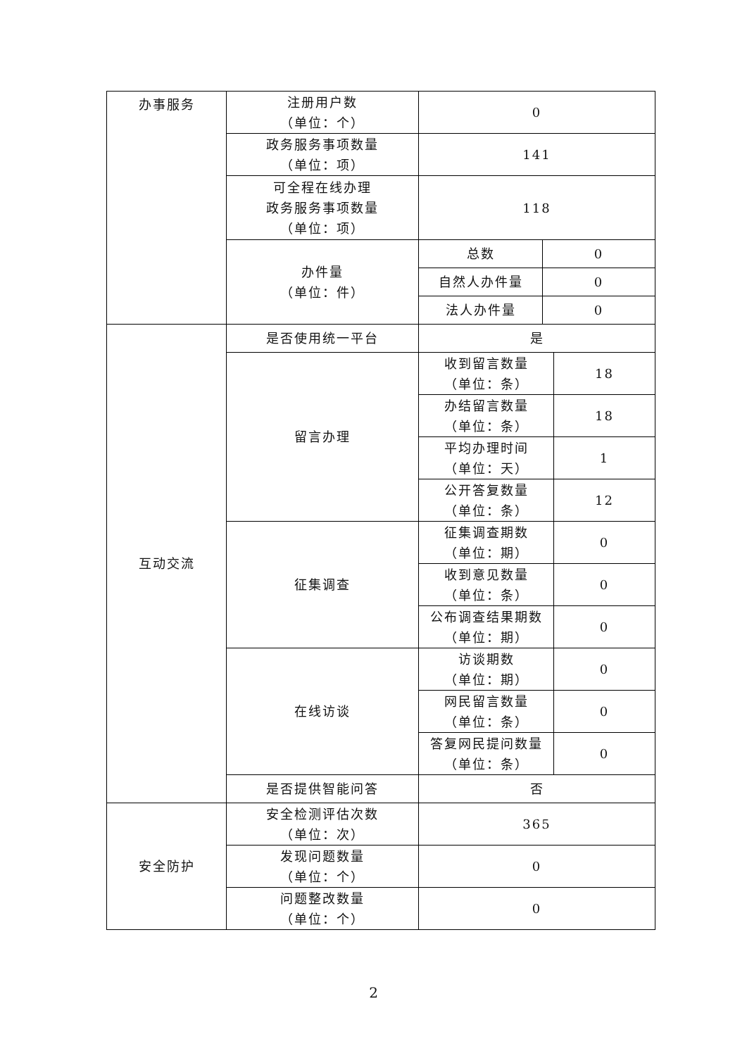| 办事服务 | 注册用户数 （单位：个） | 0 | | |
| | 政务服务事项数量 （单位：项） | 141 | | |
| | 可全程在线办理 政务服务事项数量 （单位：项） | 118 | | |
| | 办件量 （单位：件） | 总数 | 0 | |
| | | 自然人办件量 | 0 | |
| | | 法人办件量 | 0 | |
| 互动交流 | 是否使用统一平台 | 是 | | |
| | 留言办理 | 收到留言数量 （单位：条） | | 18 |
| | | 办结留言数量 （单位：条） | | 18 |
| | | 平均办理时间 （单位：天） | | 1 |
| | | 公开答复数量 （单位：条） | | 12 |
| | 征集调查 | 征集调查期数 （单位：期） | | 0 |
| | | 收到意见数量 （单位：条） | | 0 |
| | | 公布调查结果期数 （单位：期） | | 0 |
| | 在线访谈 | 访谈期数 （单位：期） | | 0 |
| | | 网民留言数量 （单位：条） | | 0 |
| | | 答复网民提问数量 （单位：条） | | 0 |
| | 是否提供智能问答 | 否 | | |
| 安全防护 | 安全检测评估次数 （单位：次） | 365 | | |
| | 发现问题数量 （单位：个） | 0 | | |
| | 问题整改数量 （单位：个） | 0 | | |
2